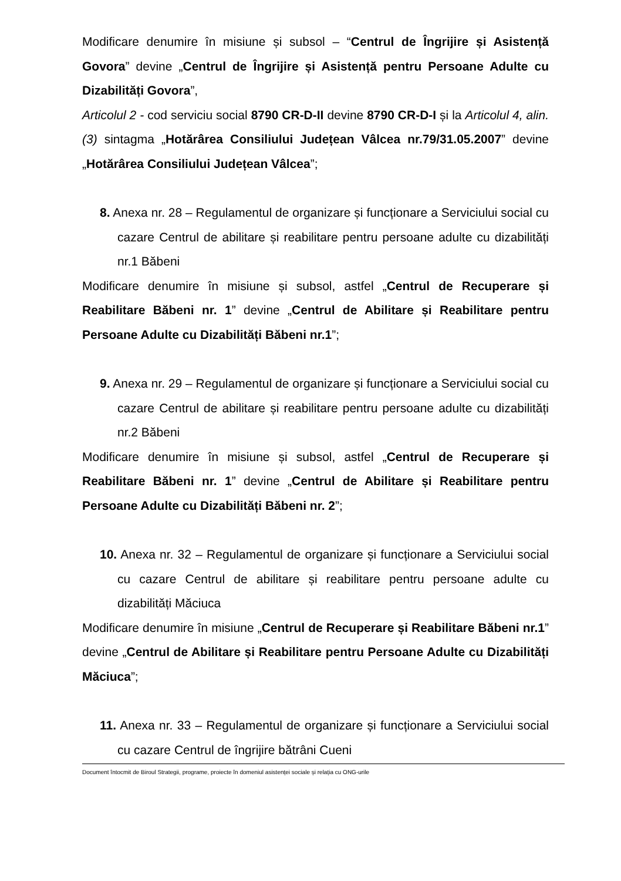Modificare denumire în misiune și subsol – “Centrul de Îngrijire și Asistență Govora” devine „Centrul de Îngrijire și Asistență pentru Persoane Adulte cu Dizabilități Govora”,
Articolul 2 - cod serviciu social 8790 CR-D-II devine 8790 CR-D-I și la Articolul 4, alin. (3) sintagma „Hotărârea Consiliului Județean Vâlcea nr.79/31.05.2007” devine „Hotărârea Consiliului Județean Vâlcea”;
8. Anexa nr. 28 – Regulamentul de organizare și funcționare a Serviciului social cu cazare Centrul de abilitare și reabilitare pentru persoane adulte cu dizabilități nr.1 Băbeni
Modificare denumire în misiune și subsol, astfel „Centrul de Recuperare și Reabilitare Băbeni nr. 1” devine „Centrul de Abilitare și Reabilitare pentru Persoane Adulte cu Dizabilități Băbeni nr.1”;
9. Anexa nr. 29 – Regulamentul de organizare și funcționare a Serviciului social cu cazare Centrul de abilitare și reabilitare pentru persoane adulte cu dizabilități nr.2 Băbeni
Modificare denumire în misiune și subsol, astfel „Centrul de Recuperare și Reabilitare Băbeni nr. 1” devine „Centrul de Abilitare și Reabilitare pentru Persoane Adulte cu Dizabilități Băbeni nr. 2”;
10. Anexa nr. 32 – Regulamentul de organizare și funcționare a Serviciului social cu cazare Centrul de abilitare și reabilitare pentru persoane adulte cu dizabilități Măciuca
Modificare denumire în misiune „Centrul de Recuperare și Reabilitare Băbeni nr.1” devine „Centrul de Abilitare și Reabilitare pentru Persoane Adulte cu Dizabilități Măciuca”;
11. Anexa nr. 33 – Regulamentul de organizare și funcționare a Serviciului social cu cazare Centrul de îngrijire bătrâni Cueni
Document întocmit de Biroul Strategii, programe, proiecte în domeniul asistenței sociale și relația cu ONG-urile